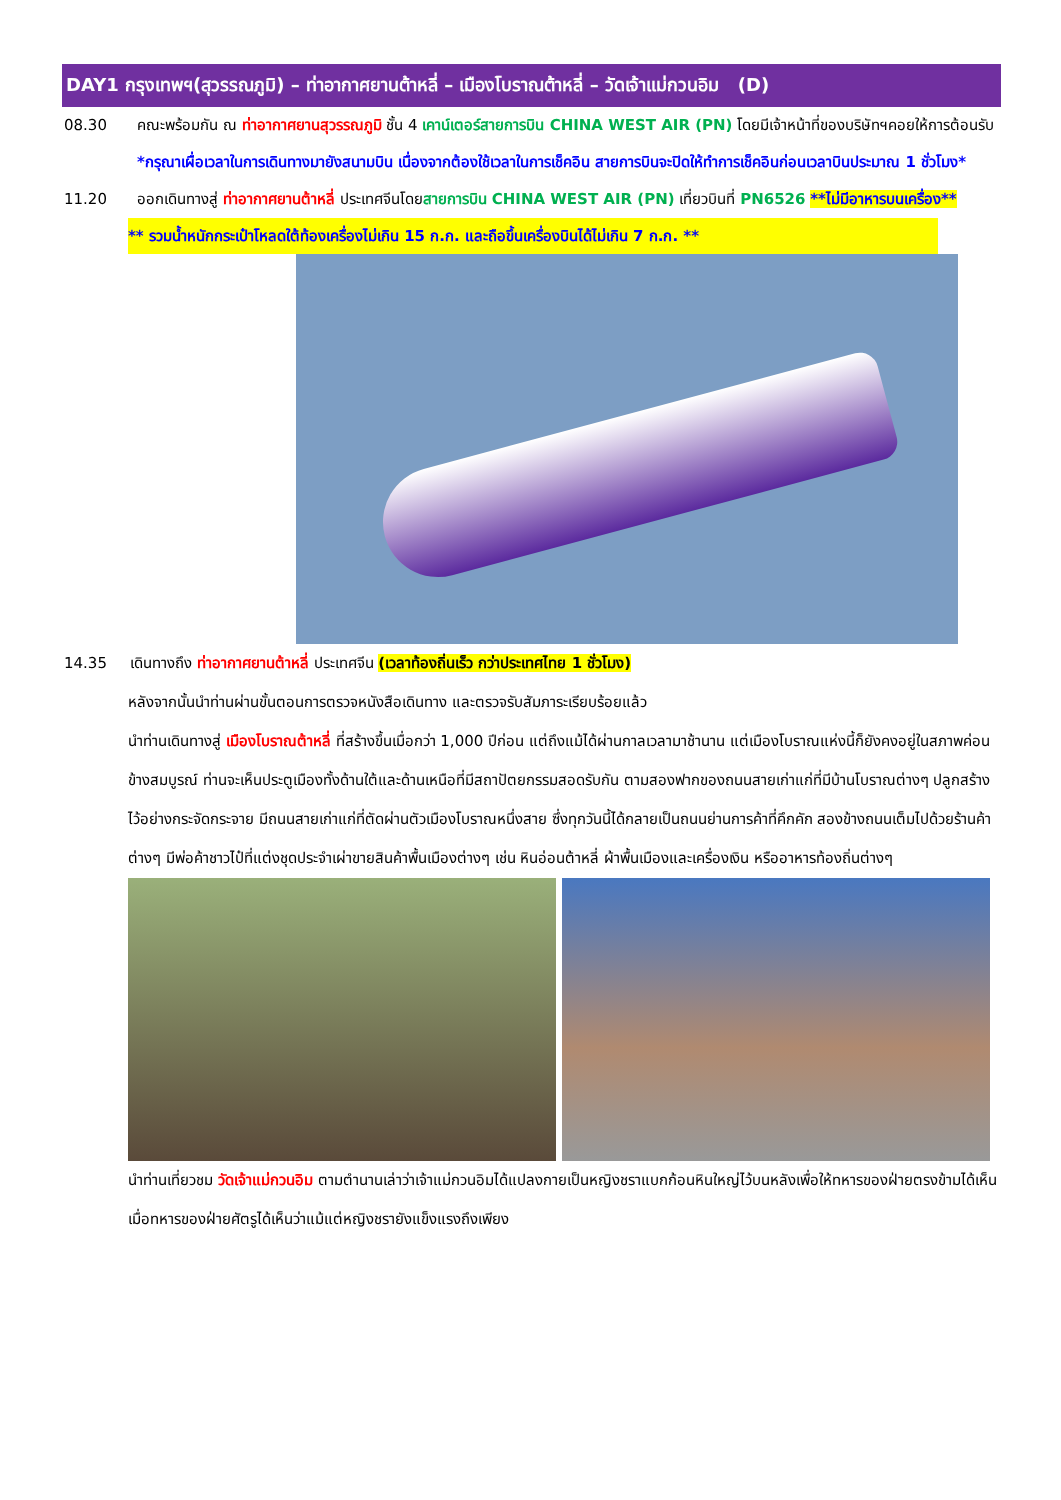DAY1 กรุงเทพฯ(สุวรรณภูมิ) – ท่าอากาศยานต้าหลี่ – เมืองโบราณต้าหลี่ – วัดเจ้าแม่กวนอิม (D)
08.30 คณะพร้อมกัน ณ ท่าอากาศยานสุวรรณภูมิ ชั้น 4 เคาน์เตอร์สายการบิน CHINA WEST AIR (PN) โดยมีเจ้าหน้าที่ของบริษัทฯคอยให้การต้อนรับ *กรุณาเผื่อเวลาในการเดินทางมายังสนามบิน เนื่องจากต้องใช้เวลาในการเช็คอิน สายการบินจะปิดให้ทำการเช็คอินก่อนเวลาบินประมาณ 1 ชั่วโมง*
11.20 ออกเดินทางสู่ ท่าอากาศยานต้าหลี่ ประเทศจีนโดยสายการบิน CHINA WEST AIR (PN) เที่ยวบินที่ PN6526 **ไม่มีอาหารบนเครื่อง**
** รวมน้ำหนักกระเป๋าโหลดใต้ท้องเครื่องไม่เกิน 15 ก.ก. และถือขึ้นเครื่องบินได้ไม่เกิน 7 ก.ก. **
14.35 เดินทางถึง ท่าอากาศยานต้าหลี่ ประเทศจีน (เวลาท้องถิ่นเร็ว กว่าประเทศไทย 1 ชั่วโมง)
หลังจากนั้นนำท่านผ่านขั้นตอนการตรวจหนังสือเดินทาง และตรวจรับสัมภาระเรียบร้อยแล้ว
นำท่านเดินทางสู่ เมืองโบราณต้าหลี่ ที่สร้างขึ้นเมื่อกว่า 1,000 ปีก่อน แต่ถึงแม้ได้ผ่านกาลเวลามาช้านาน แต่เมืองโบราณแห่งนี้ก็ยังคงอยู่ในสภาพค่อนข้างสมบูรณ์ ท่านจะเห็นประตูเมืองทั้งด้านใต้และด้านเหนือที่มีสถาปัตยกรรมสอดรับกัน ตามสองฟากของถนนสายเก่าแก่ที่มีบ้านโบราณต่างๆ ปลูกสร้างไว้อย่างกระจัดกระจาย มีถนนสายเก่าแก่ที่ตัดผ่านตัวเมืองโบราณหนึ่งสาย ซึ่งทุกวันนี้ได้กลายเป็นถนนย่านการค้าที่คึกคัก สองข้างถนนเต็มไปด้วยร้านค้าต่างๆ มีพ่อค้าชาวไป๋ที่แต่งชุดประจำเผ่าขายสินค้าพื้นเมืองต่างๆ เช่น หินอ่อนต้าหลี่ ผ้าพื้นเมืองและเครื่องเงิน หรืออาหารท้องถิ่นต่างๆ
นำท่านเที่ยวชม วัดเจ้าแม่กวนอิม ตามตำนานเล่าว่าเจ้าแม่กวนอิมได้แปลงกายเป็นหญิงชราแบกก้อนหินใหญ่ไว้บนหลังเพื่อให้ทหารของฝ่ายตรงข้ามได้เห็นเมื่อทหารของฝ่ายศัตรูได้เห็นว่าแม้แต่หญิงชรายังแข็งแรงถึงเพียง